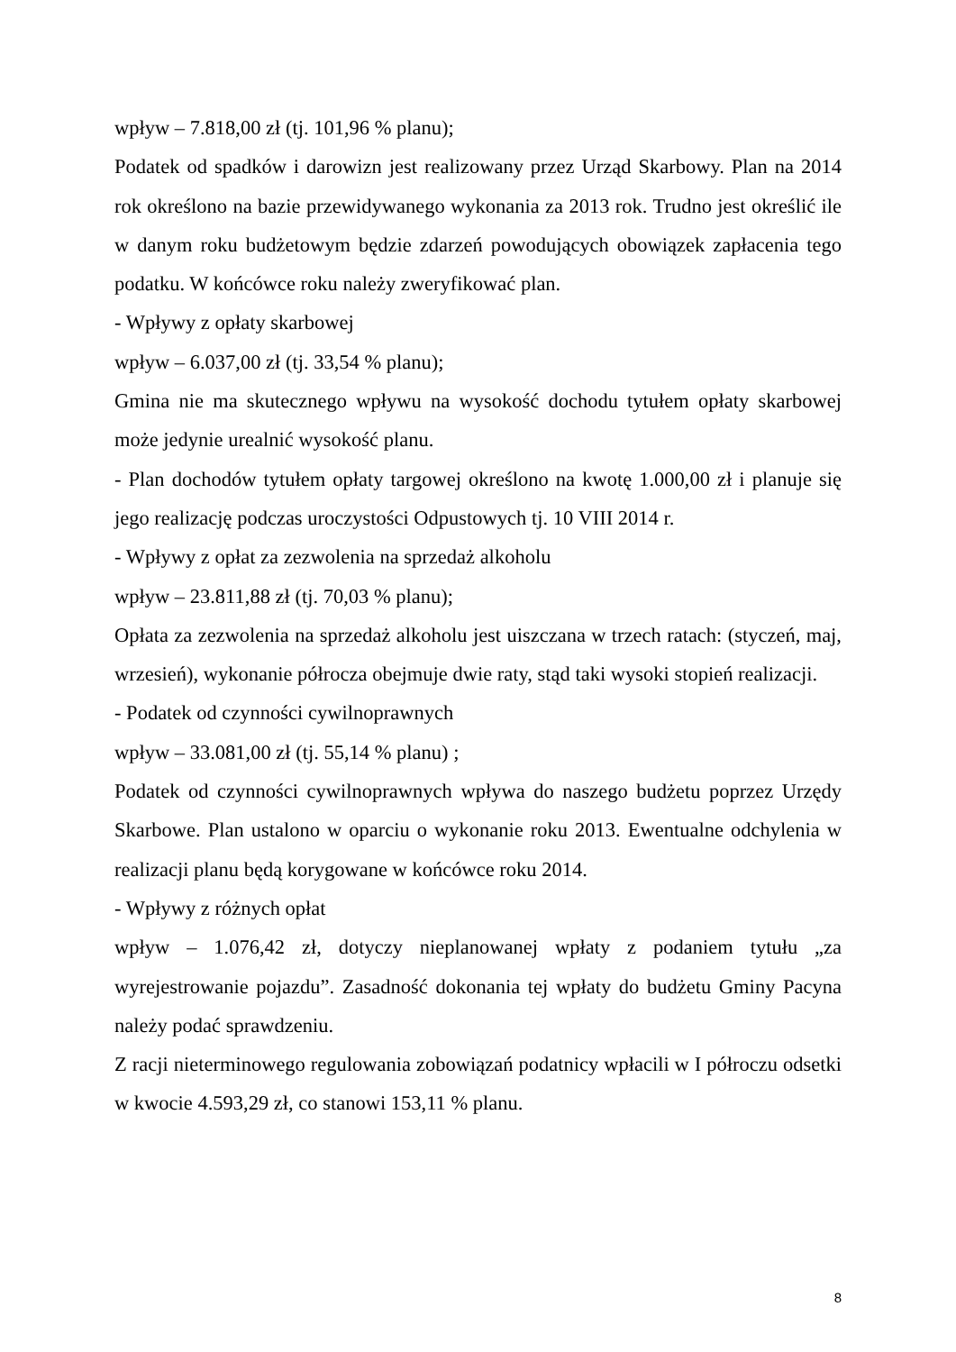wpływ – 7.818,00 zł (tj. 101,96 % planu);
Podatek od spadków i darowizn jest realizowany przez Urząd Skarbowy. Plan na 2014 rok określono na bazie przewidywanego wykonania za 2013 rok. Trudno jest określić ile w danym roku budżetowym będzie zdarzeń powodujących obowiązek zapłacenia tego podatku. W końcówce roku należy zweryfikować plan.
- Wpływy z opłaty skarbowej
wpływ – 6.037,00 zł (tj. 33,54 % planu);
Gmina nie ma skutecznego wpływu na wysokość dochodu tytułem opłaty skarbowej może jedynie urealnić wysokość planu.
- Plan dochodów tytułem opłaty targowej określono na kwotę 1.000,00 zł i planuje się jego realizację podczas uroczystości Odpustowych tj. 10 VIII 2014 r.
- Wpływy z opłat za zezwolenia na sprzedaż alkoholu
wpływ – 23.811,88 zł (tj. 70,03 % planu);
Opłata za zezwolenia na sprzedaż alkoholu jest uiszczana w trzech ratach: (styczeń, maj, wrzesień), wykonanie półrocza obejmuje dwie raty, stąd taki wysoki stopień realizacji.
- Podatek od czynności cywilnoprawnych
wpływ – 33.081,00 zł (tj. 55,14 % planu) ;
Podatek od czynności cywilnoprawnych wpływa do naszego budżetu poprzez Urzędy Skarbowe. Plan ustalono w oparciu o wykonanie roku 2013. Ewentualne odchylenia w realizacji planu będą korygowane w końcówce roku 2014.
- Wpływy z różnych opłat
wpływ – 1.076,42 zł, dotyczy nieplanowanej wpłaty z podaniem tytułu „za wyrejestrowanie pojazdu”. Zasadność dokonania tej wpłaty do budżetu Gminy Pacyna należy podać sprawdzeniu.
Z racji nieterminowego regulowania zobowiązań podatnicy wpłacili w I półroczu odsetki w kwocie 4.593,29 zł, co stanowi 153,11 % planu.
8